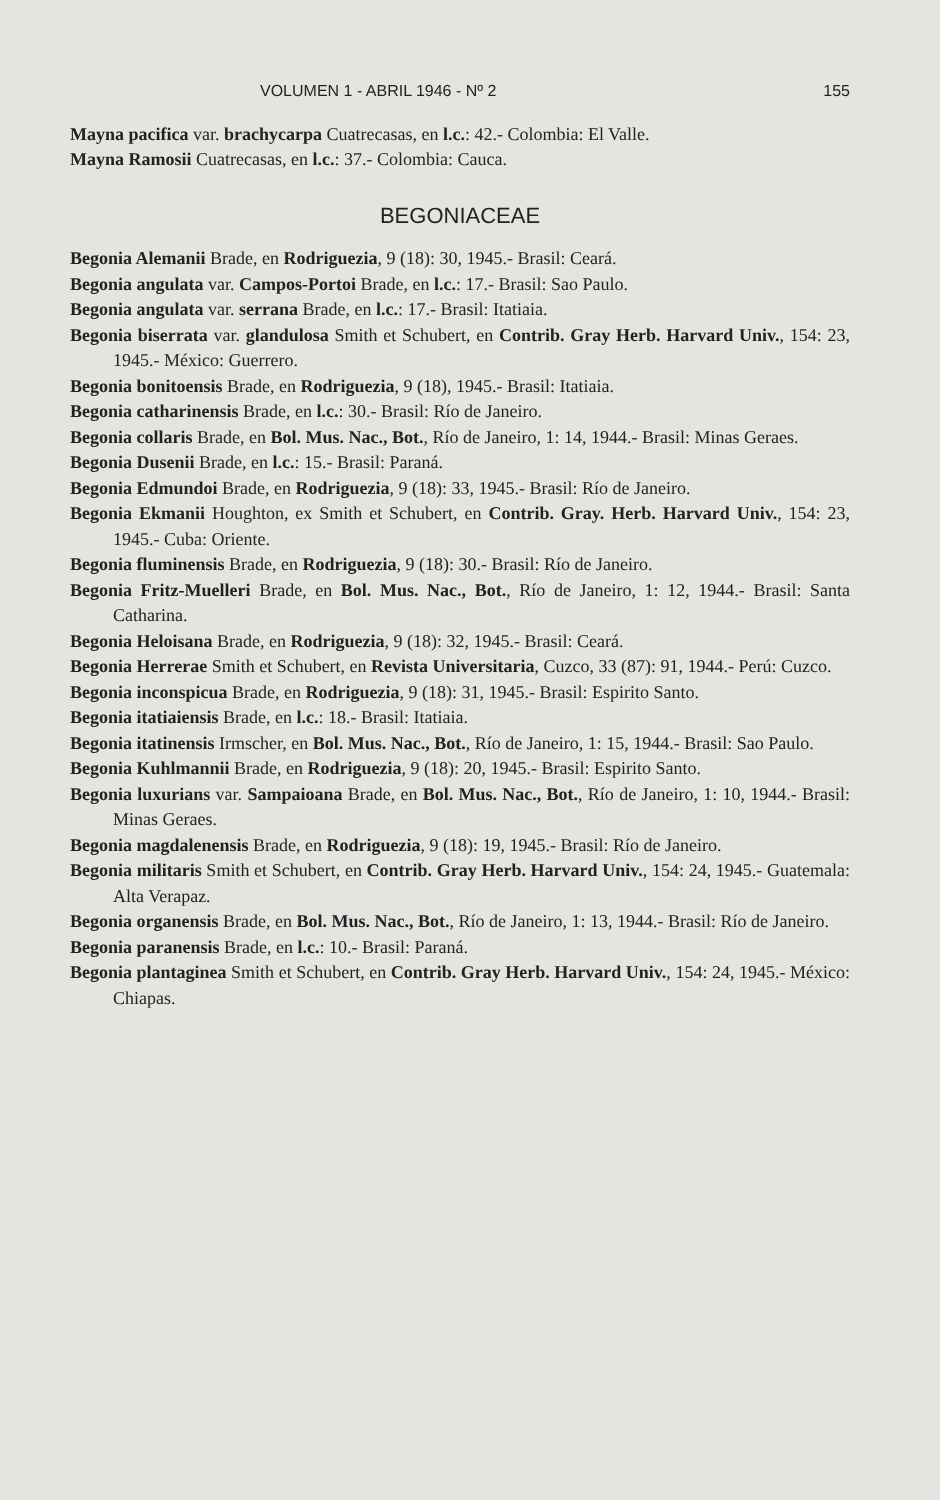VOLUMEN 1 - ABRIL 1946 - Nº 2 155
Mayna pacifica var. brachycarpa Cuatrecasas, en l.c.: 42.- Colombia: El Valle.
Mayna Ramosii Cuatrecasas, en l.c.: 37.- Colombia: Cauca.
BEGONIACEAE
Begonia Alemanii Brade, en Rodriguezia, 9 (18): 30, 1945.- Brasil: Ceará.
Begonia angulata var. Campos-Portoi Brade, en l.c.: 17.- Brasil: Sao Paulo.
Begonia angulata var. serrana Brade, en l.c.: 17.- Brasil: Itatiaia.
Begonia biserrata var. glandulosa Smith et Schubert, en Contrib. Gray Herb. Harvard Univ., 154: 23, 1945.- México: Guerrero.
Begonia bonitoensis Brade, en Rodriguezia, 9 (18), 1945.- Brasil: Itatiaia.
Begonia catharinensis Brade, en l.c.: 30.- Brasil: Río de Janeiro.
Begonia collaris Brade, en Bol. Mus. Nac., Bot., Río de Janeiro, 1: 14, 1944.- Brasil: Minas Geraes.
Begonia Dusenii Brade, en l.c.: 15.- Brasil: Paraná.
Begonia Edmundoi Brade, en Rodriguezia, 9 (18): 33, 1945.- Brasil: Río de Janeiro.
Begonia Ekmanii Houghton, ex Smith et Schubert, en Contrib. Gray. Herb. Harvard Univ., 154: 23, 1945.- Cuba: Oriente.
Begonia fluminensis Brade, en Rodriguezia, 9 (18): 30.- Brasil: Río de Janeiro.
Begonia Fritz-Muelleri Brade, en Bol. Mus. Nac., Bot., Río de Janeiro, 1: 12, 1944.- Brasil: Santa Catharina.
Begonia Heloisana Brade, en Rodriguezia, 9 (18): 32, 1945.- Brasil: Ceará.
Begonia Herrerae Smith et Schubert, en Revista Universitaria, Cuzco, 33 (87): 91, 1944.- Perú: Cuzco.
Begonia inconspicua Brade, en Rodriguezia, 9 (18): 31, 1945.- Brasil: Espirito Santo.
Begonia itatiaiensis Brade, en l.c.: 18.- Brasil: Itatiaia.
Begonia itatinensis Irmscher, en Bol. Mus. Nac., Bot., Río de Janeiro, 1: 15, 1944.- Brasil: Sao Paulo.
Begonia Kuhlmannii Brade, en Rodriguezia, 9 (18): 20, 1945.- Brasil: Espirito Santo.
Begonia luxurians var. Sampaioana Brade, en Bol. Mus. Nac., Bot., Río de Janeiro, 1: 10, 1944.- Brasil: Minas Geraes.
Begonia magdalenensis Brade, en Rodriguezia, 9 (18): 19, 1945.- Brasil: Río de Janeiro.
Begonia militaris Smith et Schubert, en Contrib. Gray Herb. Harvard Univ., 154: 24, 1945.- Guatemala: Alta Verapaz.
Begonia organensis Brade, en Bol. Mus. Nac., Bot., Río de Janeiro, 1: 13, 1944.- Brasil: Río de Janeiro.
Begonia paranensis Brade, en l.c.: 10.- Brasil: Paraná.
Begonia plantaginea Smith et Schubert, en Contrib. Gray Herb. Harvard Univ., 154: 24, 1945.- México: Chiapas.